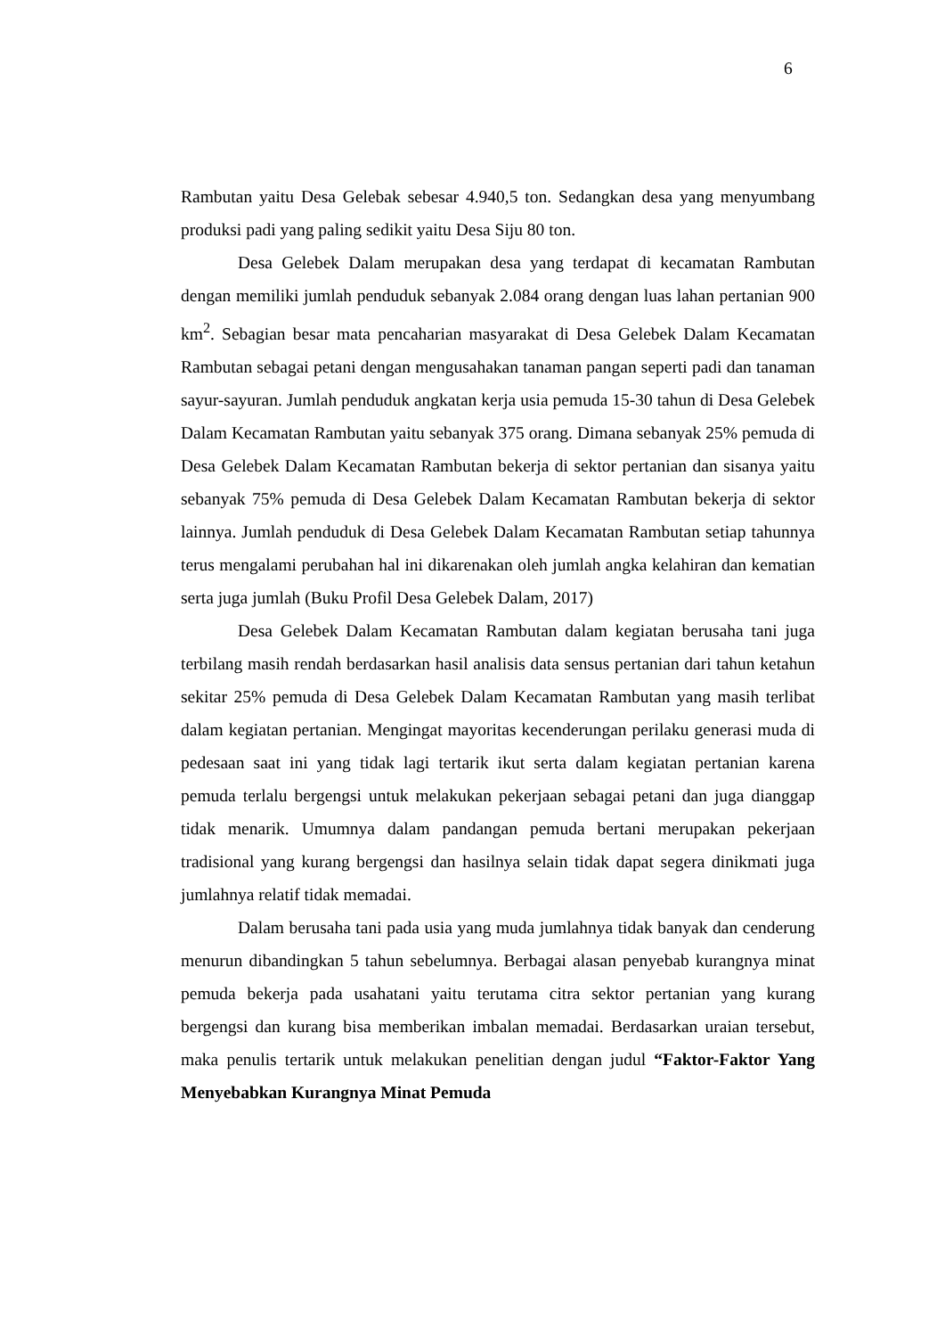6
Rambutan yaitu Desa Gelebak sebesar 4.940,5 ton. Sedangkan desa yang menyumbang produksi padi yang paling sedikit yaitu Desa Siju 80 ton.
Desa Gelebek Dalam merupakan desa yang terdapat di kecamatan Rambutan dengan memiliki jumlah penduduk sebanyak 2.084 orang dengan luas lahan pertanian 900 km<sup>2</sup>. Sebagian besar mata pencaharian masyarakat di Desa Gelebek Dalam Kecamatan Rambutan sebagai petani dengan mengusahakan tanaman pangan seperti padi dan tanaman sayur-sayuran. Jumlah penduduk angkatan kerja usia pemuda 15-30 tahun di Desa Gelebek Dalam Kecamatan Rambutan yaitu sebanyak 375 orang. Dimana sebanyak 25% pemuda di Desa Gelebek Dalam Kecamatan Rambutan bekerja di sektor pertanian dan sisanya yaitu sebanyak 75% pemuda di Desa Gelebek Dalam Kecamatan Rambutan bekerja di sektor lainnya. Jumlah penduduk di Desa Gelebek Dalam Kecamatan Rambutan setiap tahunnya terus mengalami perubahan hal ini dikarenakan oleh jumlah angka kelahiran dan kematian serta juga jumlah (Buku Profil Desa Gelebek Dalam, 2017)
Desa Gelebek Dalam Kecamatan Rambutan dalam kegiatan berusaha tani juga terbilang masih rendah berdasarkan hasil analisis data sensus pertanian dari tahun ketahun sekitar 25% pemuda di Desa Gelebek Dalam Kecamatan Rambutan yang masih terlibat dalam kegiatan pertanian. Mengingat mayoritas kecenderungan perilaku generasi muda di pedesaan saat ini yang tidak lagi tertarik ikut serta dalam kegiatan pertanian karena pemuda terlalu bergengsi untuk melakukan pekerjaan sebagai petani dan juga dianggap tidak menarik. Umumnya dalam pandangan pemuda bertani merupakan pekerjaan tradisional yang kurang bergengsi dan hasilnya selain tidak dapat segera dinikmati juga jumlahnya relatif tidak memadai.
Dalam berusaha tani pada usia yang muda jumlahnya tidak banyak dan cenderung menurun dibandingkan 5 tahun sebelumnya. Berbagai alasan penyebab kurangnya minat pemuda bekerja pada usahatani yaitu terutama citra sektor pertanian yang kurang bergengsi dan kurang bisa memberikan imbalan memadai. Berdasarkan uraian tersebut, maka penulis tertarik untuk melakukan penelitian dengan judul “Faktor-Faktor Yang Menyebabkan Kurangnya Minat Pemuda